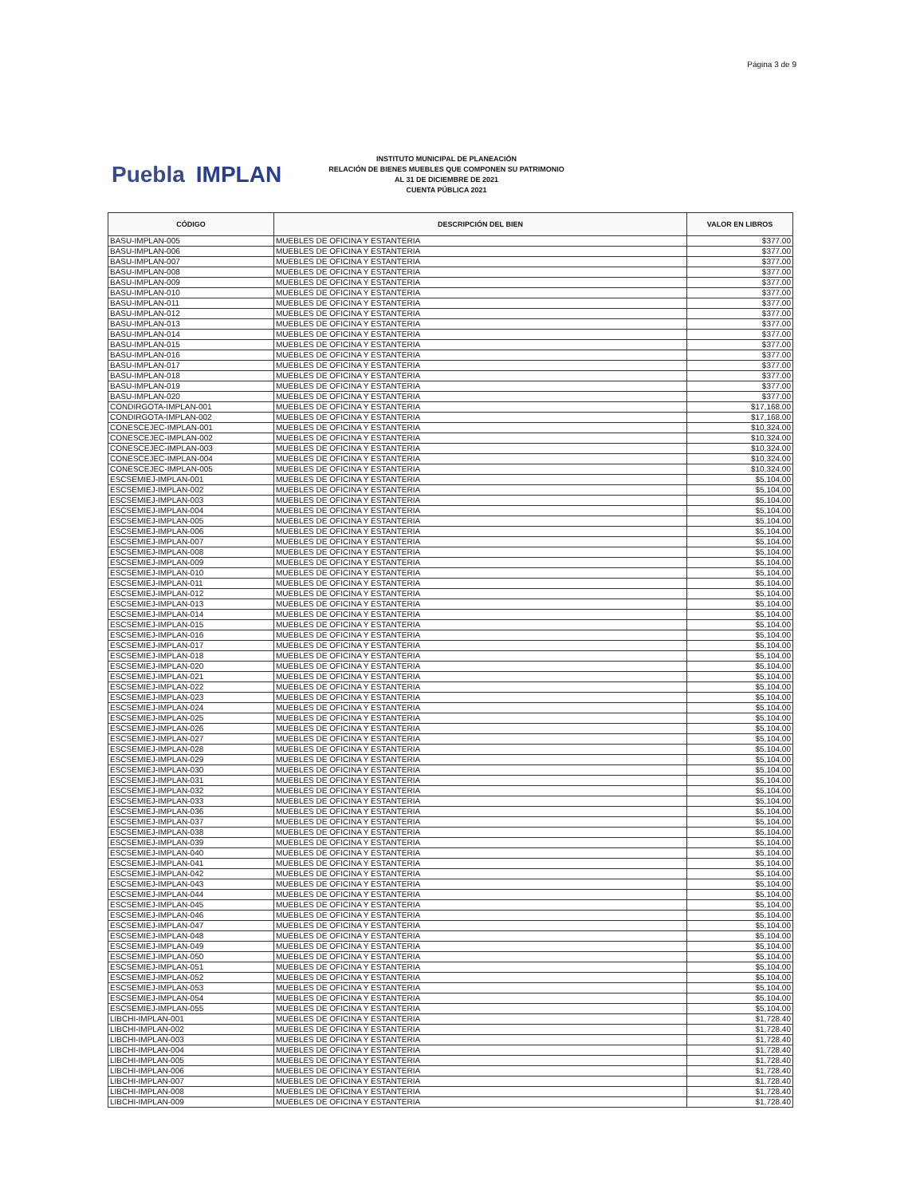Página 3 de 9
Puebla IMPLAN
INSTITUTO MUNICIPAL DE PLANEACIÓN
RELACIÓN DE BIENES MUEBLES QUE COMPONEN SU PATRIMONIO
AL 31 DE DICIEMBRE DE 2021
CUENTA PÚBLICA 2021
| CÓDIGO | DESCRIPCIÓN DEL BIEN | VALOR EN LIBROS |
| --- | --- | --- |
| BASU-IMPLAN-005 | MUEBLES DE OFICINA Y ESTANTERIA | $377.00 |
| BASU-IMPLAN-006 | MUEBLES DE OFICINA Y ESTANTERIA | $377.00 |
| BASU-IMPLAN-007 | MUEBLES DE OFICINA Y ESTANTERIA | $377.00 |
| BASU-IMPLAN-008 | MUEBLES DE OFICINA Y ESTANTERIA | $377.00 |
| BASU-IMPLAN-009 | MUEBLES DE OFICINA Y ESTANTERIA | $377.00 |
| BASU-IMPLAN-010 | MUEBLES DE OFICINA Y ESTANTERIA | $377.00 |
| BASU-IMPLAN-011 | MUEBLES DE OFICINA Y ESTANTERIA | $377.00 |
| BASU-IMPLAN-012 | MUEBLES DE OFICINA Y ESTANTERIA | $377.00 |
| BASU-IMPLAN-013 | MUEBLES DE OFICINA Y ESTANTERIA | $377.00 |
| BASU-IMPLAN-014 | MUEBLES DE OFICINA Y ESTANTERIA | $377.00 |
| BASU-IMPLAN-015 | MUEBLES DE OFICINA Y ESTANTERIA | $377.00 |
| BASU-IMPLAN-016 | MUEBLES DE OFICINA Y ESTANTERIA | $377.00 |
| BASU-IMPLAN-017 | MUEBLES DE OFICINA Y ESTANTERIA | $377.00 |
| BASU-IMPLAN-018 | MUEBLES DE OFICINA Y ESTANTERIA | $377.00 |
| BASU-IMPLAN-019 | MUEBLES DE OFICINA Y ESTANTERIA | $377.00 |
| BASU-IMPLAN-020 | MUEBLES DE OFICINA Y ESTANTERIA | $377.00 |
| CONDIRGOTA-IMPLAN-001 | MUEBLES DE OFICINA Y ESTANTERIA | $17,168.00 |
| CONDIRGOTA-IMPLAN-002 | MUEBLES DE OFICINA Y ESTANTERIA | $17,168.00 |
| CONESCEJEC-IMPLAN-001 | MUEBLES DE OFICINA Y ESTANTERIA | $10,324.00 |
| CONESCEJEC-IMPLAN-002 | MUEBLES DE OFICINA Y ESTANTERIA | $10,324.00 |
| CONESCEJEC-IMPLAN-003 | MUEBLES DE OFICINA Y ESTANTERIA | $10,324.00 |
| CONESCEJEC-IMPLAN-004 | MUEBLES DE OFICINA Y ESTANTERIA | $10,324.00 |
| CONESCEJEC-IMPLAN-005 | MUEBLES DE OFICINA Y ESTANTERIA | $10,324.00 |
| ESCSEMIEJ-IMPLAN-001 | MUEBLES DE OFICINA Y ESTANTERIA | $5,104.00 |
| ESCSEMIEJ-IMPLAN-002 | MUEBLES DE OFICINA Y ESTANTERIA | $5,104.00 |
| ESCSEMIEJ-IMPLAN-003 | MUEBLES DE OFICINA Y ESTANTERIA | $5,104.00 |
| ESCSEMIEJ-IMPLAN-004 | MUEBLES DE OFICINA Y ESTANTERIA | $5,104.00 |
| ESCSEMIEJ-IMPLAN-005 | MUEBLES DE OFICINA Y ESTANTERIA | $5,104.00 |
| ESCSEMIEJ-IMPLAN-006 | MUEBLES DE OFICINA Y ESTANTERIA | $5,104.00 |
| ESCSEMIEJ-IMPLAN-007 | MUEBLES DE OFICINA Y ESTANTERIA | $5,104.00 |
| ESCSEMIEJ-IMPLAN-008 | MUEBLES DE OFICINA Y ESTANTERIA | $5,104.00 |
| ESCSEMIEJ-IMPLAN-009 | MUEBLES DE OFICINA Y ESTANTERIA | $5,104.00 |
| ESCSEMIEJ-IMPLAN-010 | MUEBLES DE OFICINA Y ESTANTERIA | $5,104.00 |
| ESCSEMIEJ-IMPLAN-011 | MUEBLES DE OFICINA Y ESTANTERIA | $5,104.00 |
| ESCSEMIEJ-IMPLAN-012 | MUEBLES DE OFICINA Y ESTANTERIA | $5,104.00 |
| ESCSEMIEJ-IMPLAN-013 | MUEBLES DE OFICINA Y ESTANTERIA | $5,104.00 |
| ESCSEMIEJ-IMPLAN-014 | MUEBLES DE OFICINA Y ESTANTERIA | $5,104.00 |
| ESCSEMIEJ-IMPLAN-015 | MUEBLES DE OFICINA Y ESTANTERIA | $5,104.00 |
| ESCSEMIEJ-IMPLAN-016 | MUEBLES DE OFICINA Y ESTANTERIA | $5,104.00 |
| ESCSEMIEJ-IMPLAN-017 | MUEBLES DE OFICINA Y ESTANTERIA | $5,104.00 |
| ESCSEMIEJ-IMPLAN-018 | MUEBLES DE OFICINA Y ESTANTERIA | $5,104.00 |
| ESCSEMIEJ-IMPLAN-020 | MUEBLES DE OFICINA Y ESTANTERIA | $5,104.00 |
| ESCSEMIEJ-IMPLAN-021 | MUEBLES DE OFICINA Y ESTANTERIA | $5,104.00 |
| ESCSEMIEJ-IMPLAN-022 | MUEBLES DE OFICINA Y ESTANTERIA | $5,104.00 |
| ESCSEMIEJ-IMPLAN-023 | MUEBLES DE OFICINA Y ESTANTERIA | $5,104.00 |
| ESCSEMIEJ-IMPLAN-024 | MUEBLES DE OFICINA Y ESTANTERIA | $5,104.00 |
| ESCSEMIEJ-IMPLAN-025 | MUEBLES DE OFICINA Y ESTANTERIA | $5,104.00 |
| ESCSEMIEJ-IMPLAN-026 | MUEBLES DE OFICINA Y ESTANTERIA | $5,104.00 |
| ESCSEMIEJ-IMPLAN-027 | MUEBLES DE OFICINA Y ESTANTERIA | $5,104.00 |
| ESCSEMIEJ-IMPLAN-028 | MUEBLES DE OFICINA Y ESTANTERIA | $5,104.00 |
| ESCSEMIEJ-IMPLAN-029 | MUEBLES DE OFICINA Y ESTANTERIA | $5,104.00 |
| ESCSEMIEJ-IMPLAN-030 | MUEBLES DE OFICINA Y ESTANTERIA | $5,104.00 |
| ESCSEMIEJ-IMPLAN-031 | MUEBLES DE OFICINA Y ESTANTERIA | $5,104.00 |
| ESCSEMIEJ-IMPLAN-032 | MUEBLES DE OFICINA Y ESTANTERIA | $5,104.00 |
| ESCSEMIEJ-IMPLAN-033 | MUEBLES DE OFICINA Y ESTANTERIA | $5,104.00 |
| ESCSEMIEJ-IMPLAN-036 | MUEBLES DE OFICINA Y ESTANTERIA | $5,104.00 |
| ESCSEMIEJ-IMPLAN-037 | MUEBLES DE OFICINA Y ESTANTERIA | $5,104.00 |
| ESCSEMIEJ-IMPLAN-038 | MUEBLES DE OFICINA Y ESTANTERIA | $5,104.00 |
| ESCSEMIEJ-IMPLAN-039 | MUEBLES DE OFICINA Y ESTANTERIA | $5,104.00 |
| ESCSEMIEJ-IMPLAN-040 | MUEBLES DE OFICINA Y ESTANTERIA | $5,104.00 |
| ESCSEMIEJ-IMPLAN-041 | MUEBLES DE OFICINA Y ESTANTERIA | $5,104.00 |
| ESCSEMIEJ-IMPLAN-042 | MUEBLES DE OFICINA Y ESTANTERIA | $5,104.00 |
| ESCSEMIEJ-IMPLAN-043 | MUEBLES DE OFICINA Y ESTANTERIA | $5,104.00 |
| ESCSEMIEJ-IMPLAN-044 | MUEBLES DE OFICINA Y ESTANTERIA | $5,104.00 |
| ESCSEMIEJ-IMPLAN-045 | MUEBLES DE OFICINA Y ESTANTERIA | $5,104.00 |
| ESCSEMIEJ-IMPLAN-046 | MUEBLES DE OFICINA Y ESTANTERIA | $5,104.00 |
| ESCSEMIEJ-IMPLAN-047 | MUEBLES DE OFICINA Y ESTANTERIA | $5,104.00 |
| ESCSEMIEJ-IMPLAN-048 | MUEBLES DE OFICINA Y ESTANTERIA | $5,104.00 |
| ESCSEMIEJ-IMPLAN-049 | MUEBLES DE OFICINA Y ESTANTERIA | $5,104.00 |
| ESCSEMIEJ-IMPLAN-050 | MUEBLES DE OFICINA Y ESTANTERIA | $5,104.00 |
| ESCSEMIEJ-IMPLAN-051 | MUEBLES DE OFICINA Y ESTANTERIA | $5,104.00 |
| ESCSEMIEJ-IMPLAN-052 | MUEBLES DE OFICINA Y ESTANTERIA | $5,104.00 |
| ESCSEMIEJ-IMPLAN-053 | MUEBLES DE OFICINA Y ESTANTERIA | $5,104.00 |
| ESCSEMIEJ-IMPLAN-054 | MUEBLES DE OFICINA Y ESTANTERIA | $5,104.00 |
| ESCSEMIEJ-IMPLAN-055 | MUEBLES DE OFICINA Y ESTANTERIA | $5,104.00 |
| LIBCHI-IMPLAN-001 | MUEBLES DE OFICINA Y ESTANTERIA | $1,728.40 |
| LIBCHI-IMPLAN-002 | MUEBLES DE OFICINA Y ESTANTERIA | $1,728.40 |
| LIBCHI-IMPLAN-003 | MUEBLES DE OFICINA Y ESTANTERIA | $1,728.40 |
| LIBCHI-IMPLAN-004 | MUEBLES DE OFICINA Y ESTANTERIA | $1,728.40 |
| LIBCHI-IMPLAN-005 | MUEBLES DE OFICINA Y ESTANTERIA | $1,728.40 |
| LIBCHI-IMPLAN-006 | MUEBLES DE OFICINA Y ESTANTERIA | $1,728.40 |
| LIBCHI-IMPLAN-007 | MUEBLES DE OFICINA Y ESTANTERIA | $1,728.40 |
| LIBCHI-IMPLAN-008 | MUEBLES DE OFICINA Y ESTANTERIA | $1,728.40 |
| LIBCHI-IMPLAN-009 | MUEBLES DE OFICINA Y ESTANTERIA | $1,728.40 |